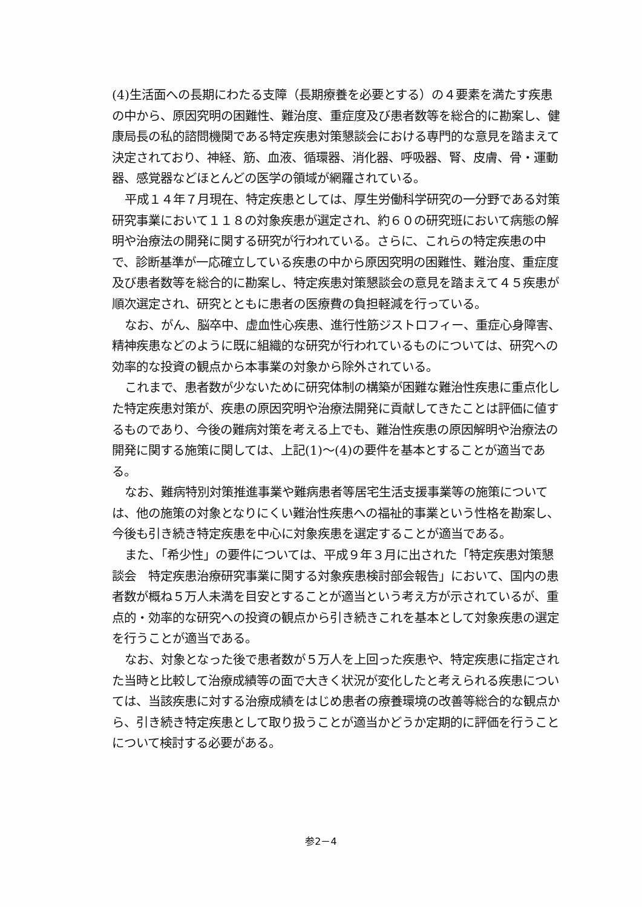(4)生活面への長期にわたる支障（長期療養を必要とする）の４要素を満たす疾患の中から、原因究明の困難性、難治度、重症度及び患者数等を総合的に勘案し、健康局長の私的諮問機関である特定疾患対策懇談会における専門的な意見を踏まえて決定されており、神経、筋、血液、循環器、消化器、呼吸器、腎、皮膚、骨・運動器、感覚器などほとんどの医学の領域が網羅されている。
平成１４年７月現在、特定疾患としては、厚生労働科学研究の一分野である対策研究事業において１１８の対象疾患が選定され、約６０の研究班において病態の解明や治療法の開発に関する研究が行われている。さらに、これらの特定疾患の中で、診断基準が一応確立している疾患の中から原因究明の困難性、難治度、重症度及び患者数等を総合的に勘案し、特定疾患対策懇談会の意見を踏まえて４５疾患が順次選定され、研究とともに患者の医療費の負担軽減を行っている。
なお、がん、脳卒中、虚血性心疾患、進行性筋ジストロフィー、重症心身障害、精神疾患などのように既に組織的な研究が行われているものについては、研究への効率的な投資の観点から本事業の対象から除外されている。
これまで、患者数が少ないために研究体制の構築が困難な難治性疾患に重点化した特定疾患対策が、疾患の原因究明や治療法開発に貢献してきたことは評価に値するものであり、今後の難病対策を考える上でも、難治性疾患の原因解明や治療法の開発に関する施策に関しては、上記(1)～(4)の要件を基本とすることが適当である。
なお、難病特別対策推進事業や難病患者等居宅生活支援事業等の施策については、他の施策の対象となりにくい難治性疾患への福祉的事業という性格を勘案し、今後も引き続き特定疾患を中心に対象疾患を選定することが適当である。
また、「希少性」の要件については、平成９年３月に出された「特定疾患対策懇談会　特定疾患治療研究事業に関する対象疾患検討部会報告」において、国内の患者数が概ね５万人未満を目安とすることが適当という考え方が示されているが、重点的・効率的な研究への投資の観点から引き続きこれを基本として対象疾患の選定を行うことが適当である。
なお、対象となった後で患者数が５万人を上回った疾患や、特定疾患に指定された当時と比較して治療成績等の面で大きく状況が変化したと考えられる疾患については、当該疾患に対する治療成績をはじめ患者の療養環境の改善等総合的な観点から、引き続き特定疾患として取り扱うことが適当かどうか定期的に評価を行うことについて検討する必要がある。
参2－4